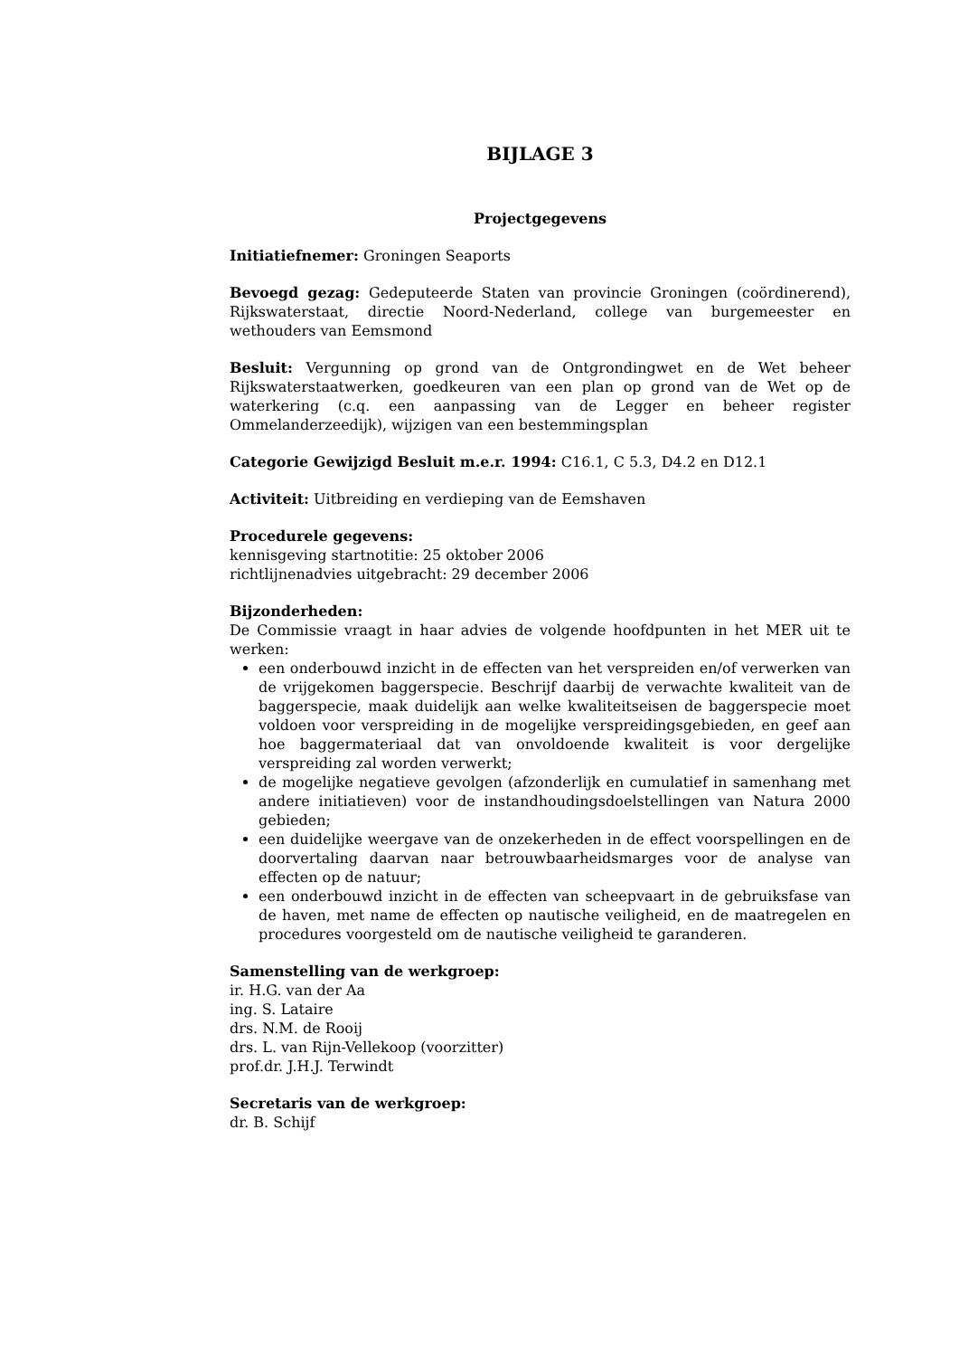BIJLAGE 3
Projectgegevens
Initiatiefnemer: Groningen Seaports
Bevoegd gezag: Gedeputeerde Staten van provincie Groningen (coördinerend), Rijkswaterstaat, directie Noord-Nederland, college van burgemeester en wethouders van Eemsmond
Besluit: Vergunning op grond van de Ontgrondingwet en de Wet beheer Rijkswaterstaatwerken, goedkeuren van een plan op grond van de Wet op de waterkering (c.q. een aanpassing van de Legger en beheer register Ommelanderzeedijk), wijzigen van een bestemmingsplan
Categorie Gewijzigd Besluit m.e.r. 1994: C16.1, C 5.3, D4.2 en D12.1
Activiteit: Uitbreiding en verdieping van de Eemshaven
Procedurele gegevens:
kennisgeving startnotitie: 25 oktober 2006
richtlijnenadvies uitgebracht: 29 december 2006
Bijzonderheden:
De Commissie vraagt in haar advies de volgende hoofdpunten in het MER uit te werken:
een onderbouwd inzicht in de effecten van het verspreiden en/of verwerken van de vrijgekomen baggerspecie. Beschrijf daarbij de verwachte kwaliteit van de baggerspecie, maak duidelijk aan welke kwaliteitseisen de baggerspecie moet voldoen voor verspreiding in de mogelijke verspreidingsgebieden, en geef aan hoe baggermateriaal dat van onvoldoende kwaliteit is voor dergelijke verspreiding zal worden verwerkt;
de mogelijke negatieve gevolgen (afzonderlijk en cumulatief in samenhang met andere initiatieven) voor de instandhoudingsdoelstellingen van Natura 2000 gebieden;
een duidelijke weergave van de onzekerheden in de effect voorspellingen en de doorvertaling daarvan naar betrouwbaarheidsmarges voor de analyse van effecten op de natuur;
een onderbouwd inzicht in de effecten van scheepvaart in de gebruiksfase van de haven, met name de effecten op nautische veiligheid, en de maatregelen en procedures voorgesteld om de nautische veiligheid te garanderen.
Samenstelling van de werkgroep:
ir. H.G. van der Aa
ing. S. Lataire
drs. N.M. de Rooij
drs. L. van Rijn-Vellekoop (voorzitter)
prof.dr. J.H.J. Terwindt
Secretaris van de werkgroep:
dr. B. Schijf